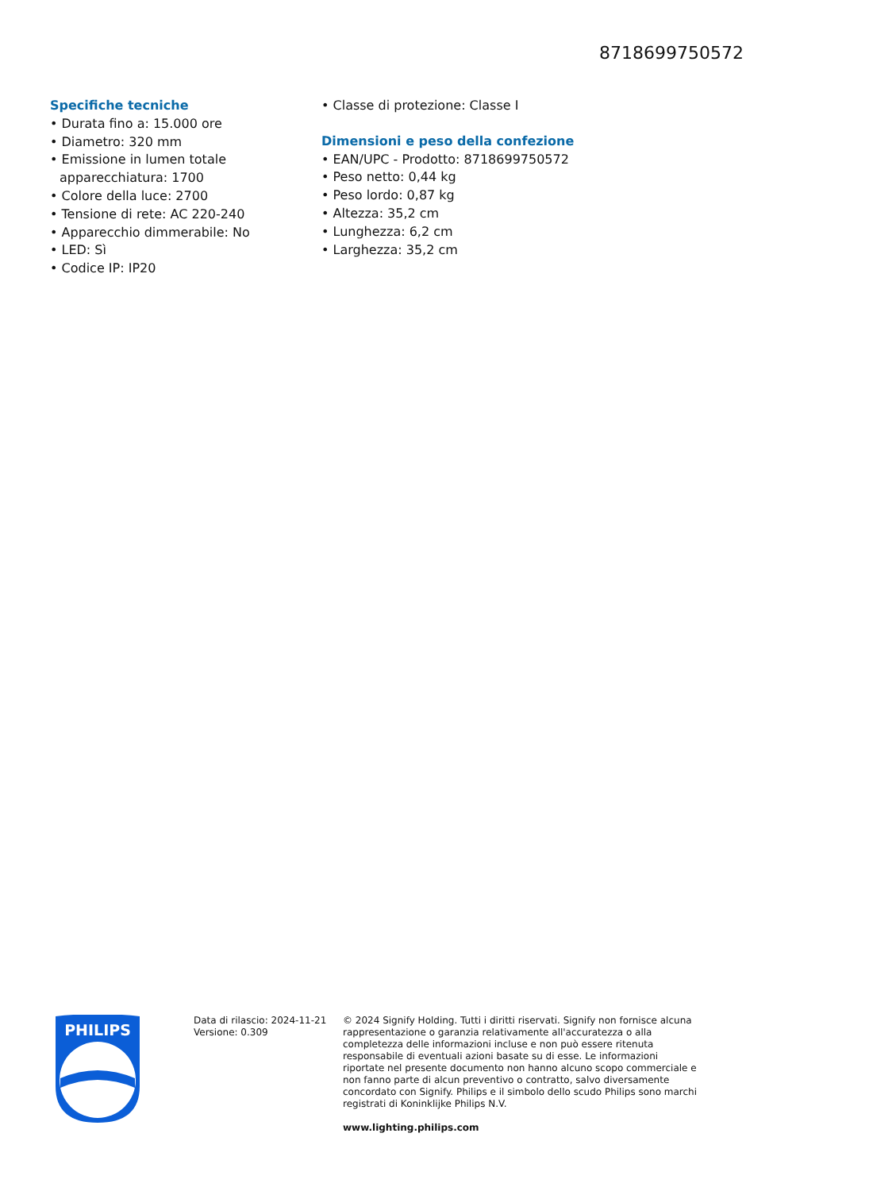8718699750572
Specifiche tecniche
• Durata fino a: 15.000 ore
• Diametro: 320 mm
• Emissione in lumen totale apparecchiatura: 1700
• Colore della luce: 2700
• Tensione di rete: AC 220-240
• Apparecchio dimmerabile: No
• LED: Sì
• Codice IP: IP20
• Classe di protezione: Classe I
Dimensioni e peso della confezione
• EAN/UPC - Prodotto: 8718699750572
• Peso netto: 0,44 kg
• Peso lordo: 0,87 kg
• Altezza: 35,2 cm
• Lunghezza: 6,2 cm
• Larghezza: 35,2 cm
PHILIPS
Data di rilascio: 2024-11-21
Versione: 0.309
© 2024 Signify Holding. Tutti i diritti riservati. Signify non fornisce alcuna rappresentazione o garanzia relativamente all'accuratezza o alla completezza delle informazioni incluse e non può essere ritenuta responsabile di eventuali azioni basate su di esse. Le informazioni riportate nel presente documento non hanno alcuno scopo commerciale e non fanno parte di alcun preventivo o contratto, salvo diversamente concordato con Signify. Philips e il simbolo dello scudo Philips sono marchi registrati di Koninklijke Philips N.V.
www.lighting.philips.com